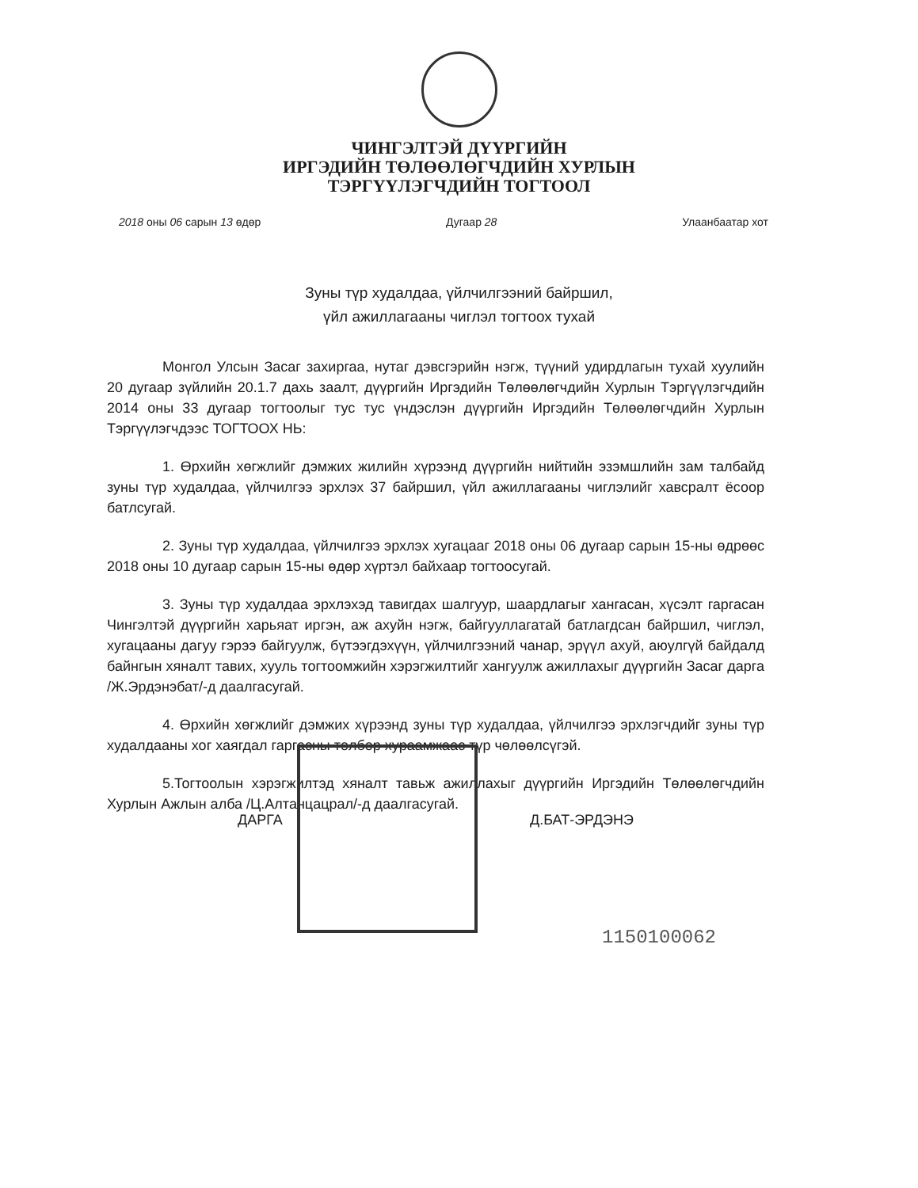ЧИНГЭЛТЭЙ ДҮҮРГИЙН
ИРГЭДИЙН ТӨЛӨӨЛӨГЧДИЙН ХУРЛЫН
ТЭРГҮҮЛЭГЧДИЙН ТОГТООЛ
2018 оны 06 сарын 13 өдөр Дугаар 28 Улаанбаатар хот
Зуны түр худалдаа, үйлчилгээний байршил,
үйл ажиллагааны чиглэл тогтоох тухай
Монгол Улсын Засаг захиргаа, нутаг дэвсгэрийн нэгж, түүний удирдлагын тухай хуулийн 20 дугаар зүйлийн 20.1.7 дахь заалт, дүүргийн Иргэдийн Төлөөлөгчдийн Хурлын Тэргүүлэгчдийн 2014 оны 33 дугаар тогтоолыг тус тус үндэслэн дүүргийн Иргэдийн Төлөөлөгчдийн Хурлын Тэргүүлэгчдээс ТОГТООХ НЬ:
1. Өрхийн хөгжлийг дэмжих жилийн хүрээнд дүүргийн нийтийн эзэмшлийн зам талбайд зуны түр худалдаа, үйлчилгээ эрхлэх 37 байршил, үйл ажиллагааны чиглэлийг хавсралт ёсоор батлсугай.
2. Зуны түр худалдаа, үйлчилгээ эрхлэх хугацааг 2018 оны 06 дугаар сарын 15-ны өдрөөс 2018 оны 10 дугаар сарын 15-ны өдөр хүртэл байхаар тогтоосугай.
3. Зуны түр худалдаа эрхлэхэд тавигдах шалгуур, шаардлагыг хангасан, хүсэлт гаргасан Чингэлтэй дүүргийн харьяат иргэн, аж ахуйн нэгж, байгууллагатай батлагдсан байршил, чиглэл, хугацааны дагуу гэрээ байгуулж, бүтээгдэхүүн, үйлчилгээний чанар, эрүүл ахуй, аюулгүй байдалд байнгын хяналт тавих, хууль тогтоомжийн хэрэгжилтийг хангуулж ажиллахыг дүүргийн Засаг дарга /Ж.Эрдэнэбат/-д даалгасугай.
4. Өрхийн хөгжлийг дэмжих хүрээнд зуны түр худалдаа, үйлчилгээ эрхлэгчдийг зуны түр худалдааны хог хаягдал гаргасны төлбөр хураамжаас түр чөлөөлсүгэй.
5.Тогтоолын хэрэгжилтэд хяналт тавьж ажиллахыг дүүргийн Иргэдийн Төлөөлөгчдийн Хурлын Ажлын алба /Ц.Алтанцацрал/-д даалгасугай.
ДАРГА Д.БАТ-ЭРДЭНЭ
1150100062